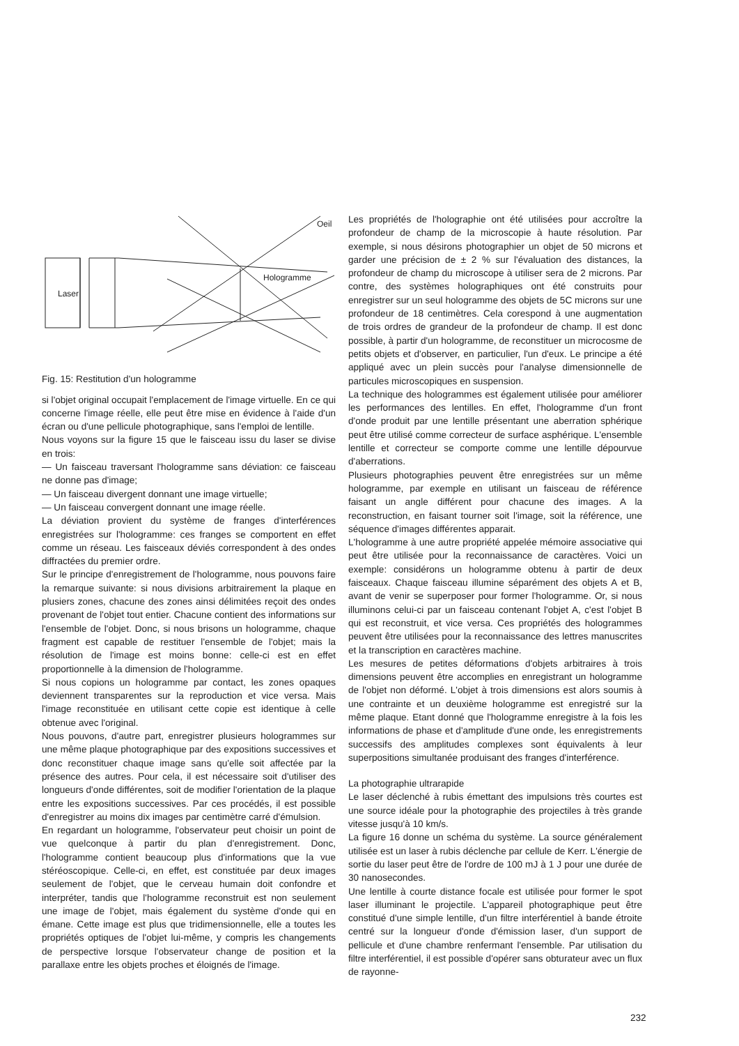Laser
Hologramme
Oeil
Fig. 15: Restitution d'un hologramme
si l'objet original occupait l'emplacement de l'image virtuelle. En ce qui concerne l'image réelle, elle peut être mise en évidence à l'aide d'un écran ou d'une pellicule photographique, sans l'emploi de lentille.
Nous voyons sur la figure 15 que le faisceau issu du laser se divise en trois:
— Un faisceau traversant l'hologramme sans déviation: ce faisceau ne donne pas d'image;
— Un faisceau divergent donnant une image virtuelle;
— Un faisceau convergent donnant une image réelle.
La déviation provient du système de franges d'interférences enregistrées sur l'hologramme: ces franges se comportent en effet comme un réseau. Les faisceaux déviés correspondent à des ondes diffractées du premier ordre.
Sur le principe d'enregistrement de l'hologramme, nous pouvons faire la remarque suivante: si nous divisions arbitrairement la plaque en plusiers zones, chacune des zones ainsi délimitées reçoit des ondes provenant de l'objet tout entier. Chacune contient des informations sur l'ensemble de l'objet. Donc, si nous brisons un hologramme, chaque fragment est capable de restituer l'ensemble de l'objet; mais la résolution de l'image est moins bonne: celle-ci est en effet proportionnelle à la dimension de l'hologramme.
Si nous copions un hologramme par contact, les zones opaques deviennent transparentes sur la reproduction et vice versa. Mais l'image reconstituée en utilisant cette copie est identique à celle obtenue avec l'original.
Nous pouvons, d'autre part, enregistrer plusieurs hologrammes sur une même plaque photographique par des expositions successives et donc reconstituer chaque image sans qu'elle soit affectée par la présence des autres. Pour cela, il est nécessaire soit d'utiliser des longueurs d'onde différentes, soit de modifier l'orientation de la plaque entre les expositions successives. Par ces procédés, il est possible d'enregistrer au moins dix images par centimètre carré d'émulsion.
En regardant un hologramme, l'observateur peut choisir un point de vue quelconque à partir du plan d'enregistrement. Donc, l'hologramme contient beaucoup plus d'informations que la vue stéréoscopique. Celle-ci, en effet, est constituée par deux images seulement de l'objet, que le cerveau humain doit confondre et interpréter, tandis que l'hologramme reconstruit est non seulement une image de l'objet, mais également du système d'onde qui en émane. Cette image est plus que tridimensionnelle, elle a toutes les propriétés optiques de l'objet lui-même, y compris les changements de perspective lorsque l'observateur change de position et la parallaxe entre les objets proches et éloignés de l'image.
Les propriétés de l'holographie ont été utilisées pour accroître la profondeur de champ de la microscopie à haute résolution. Par exemple, si nous désirons photographier un objet de 50 microns et garder une précision de ± 2 % sur l'évaluation des distances, la profondeur de champ du microscope à utiliser sera de 2 microns. Par contre, des systèmes holographiques ont été construits pour enregistrer sur un seul hologramme des objets de 5C microns sur une profondeur de 18 centimètres. Cela corespond à une augmentation de trois ordres de grandeur de la profondeur de champ. Il est donc possible, à partir d'un hologramme, de reconstituer un microcosme de petits objets et d'observer, en particulier, l'un d'eux. Le principe a été appliqué avec un plein succès pour l'analyse dimensionnelle de particules microscopiques en suspension.
La technique des hologrammes est également utilisée pour améliorer les performances des lentilles. En effet, l'hologramme d'un front d'onde produit par une lentille présentant une aberration sphérique peut être utilisé comme correcteur de surface asphérique. L'ensemble lentille et correcteur se comporte comme une lentille dépourvue d'aberrations.
Plusieurs photographies peuvent être enregistrées sur un même hologramme, par exemple en utilisant un faisceau de référence faisant un angle différent pour chacune des images. A la reconstruction, en faisant tourner soit l'image, soit la référence, une séquence d'images différentes apparait.
L'hologramme à une autre propriété appelée mémoire associative qui peut être utilisée pour la reconnaissance de caractères. Voici un exemple: considérons un hologramme obtenu à partir de deux faisceaux. Chaque faisceau illumine séparément des objets A et B, avant de venir se superposer pour former l'hologramme. Or, si nous illuminons celui-ci par un faisceau contenant l'objet A, c'est l'objet B qui est reconstruit, et vice versa. Ces propriétés des hologrammes peuvent être utilisées pour la reconnaissance des lettres manuscrites et la transcription en caractères machine.
Les mesures de petites déformations d'objets arbitraires à trois dimensions peuvent être accomplies en enregistrant un hologramme de l'objet non déformé. L'objet à trois dimensions est alors soumis à une contrainte et un deuxième hologramme est enregistré sur la même plaque. Etant donné que l'hologramme enregistre à la fois les informations de phase et d'amplitude d'une onde, les enregistrements successifs des amplitudes complexes sont équivalents à leur superpositions simultanée produisant des franges d'interférence.
La photographie ultrarapide
Le laser déclenché à rubis émettant des impulsions très courtes est une source idéale pour la photographie des projectiles à très grande vitesse jusqu'à 10 km/s.
La figure 16 donne un schéma du système. La source généralement utilisée est un laser à rubis déclenche par cellule de Kerr. L'énergie de sortie du laser peut être de l'ordre de 100 mJ à 1 J pour une durée de 30 nanosecondes.
Une lentille à courte distance focale est utilisée pour former le spot laser illuminant le projectile. L'appareil photographique peut être constitué d'une simple lentille, d'un filtre interférentiel à bande étroite centré sur la longueur d'onde d'émission laser, d'un support de pellicule et d'une chambre renfermant l'ensemble. Par utilisation du filtre interférentiel, il est possible d'opérer sans obturateur avec un flux de rayonne-
232